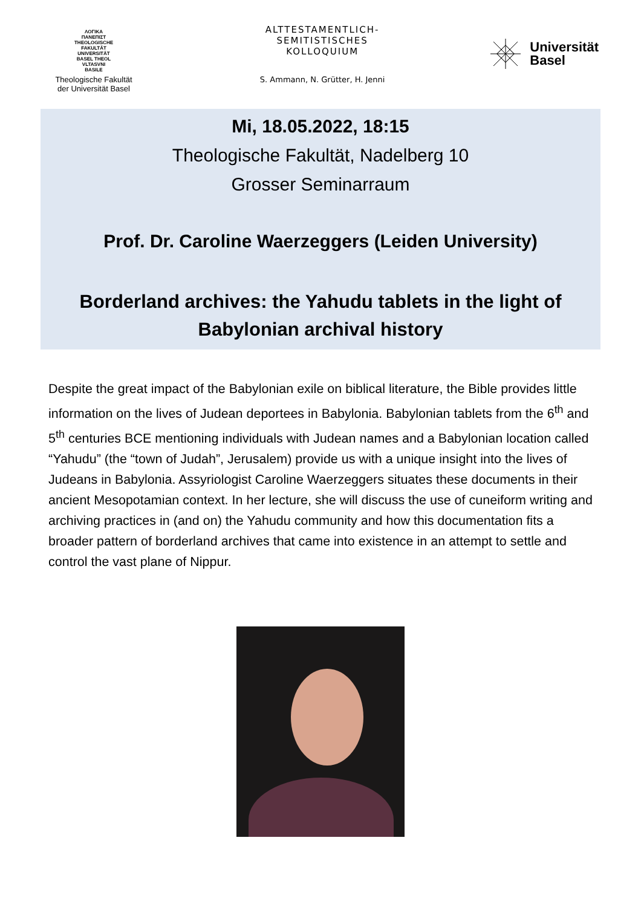ΛΟΓΙΚΑ
ΠΑΝΕΠΙΣΤ
THEOLOGISCHE
FAKULTÄT
UNIVERSITÄT
BASEL THEOL
VLTASVNI
BASILE
Theologische Fakultät
der Universität Basel
ALTTESTAMENTLICH-
SEMITISTISCHES
KOLLOQUIUM
S. Ammann, N. Grütter, H. Jenni
Universität
Basel
Mi, 18.05.2022, 18:15
Theologische Fakultät, Nadelberg 10
Grosser Seminarraum
Prof. Dr. Caroline Waerzeggers (Leiden University)
Borderland archives: the Yahudu tablets in the light of
Babylonian archival history
Despite the great impact of the Babylonian exile on biblical literature, the Bible provides little information on the lives of Judean deportees in Babylonia. Babylonian tablets from the 6<sup>th</sup> and 5<sup>th</sup> centuries BCE mentioning individuals with Judean names and a Babylonian location called “Yahudu” (the “town of Judah”, Jerusalem) provide us with a unique insight into the lives of Judeans in Babylonia. Assyriologist Caroline Waerzeggers situates these documents in their ancient Mesopotamian context. In her lecture, she will discuss the use of cuneiform writing and archiving practices in (and on) the Yahudu community and how this documentation fits a broader pattern of borderland archives that came into existence in an attempt to settle and control the vast plane of Nippur.